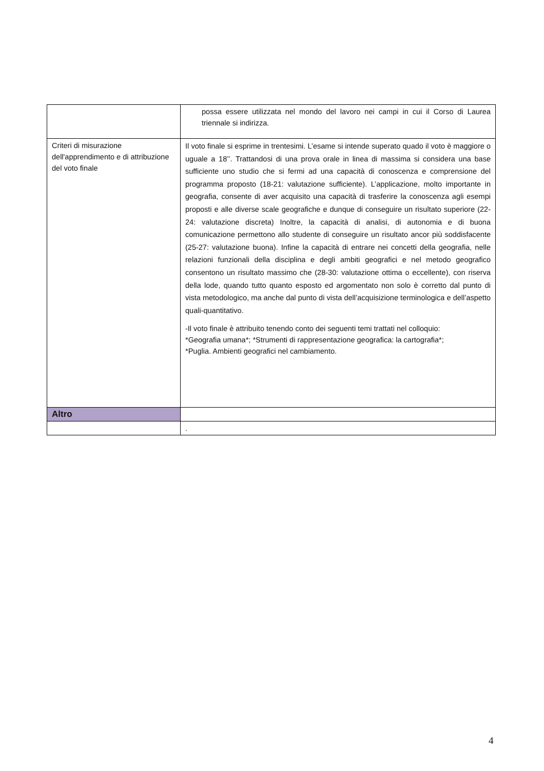| | possa essere utilizzata nel mondo del lavoro nei campi in cui il Corso di Laurea triennale si indirizza. |
| Criteri di misurazione dell'apprendimento e di attribuzione del voto finale | Il voto finale si esprime in trentesimi. L’esame si intende superato quado il voto è maggiore o uguale a 18’’. Trattandosi di una prova orale in linea di massima si considera una base sufficiente uno studio che si fermi ad una capacità di conoscenza e comprensione del programma proposto (18-21: valutazione sufficiente). L’applicazione, molto importante in geografia, consente di aver acquisito una capacità di trasferire la conoscenza agli esempi proposti e alle diverse scale geografiche e dunque di conseguire un risultato superiore (22-24: valutazione discreta) Inoltre, la capacità di analisi, di autonomia e di buona comunicazione permettono allo studente di conseguire un risultato ancor più soddisfacente (25-27: valutazione buona). Infine la capacità di entrare nei concetti della geografia, nelle relazioni funzionali della disciplina e degli ambiti geografici e nel metodo geografico consentono un risultato massimo che (28-30: valutazione ottima o eccellente), con riserva della lode, quando tutto quanto esposto ed argomentato non solo è corretto dal punto di vista metodologico, ma anche dal punto di vista dell’acquisizione terminologica e dell’aspetto quali-quantitativo. -Il voto finale è attribuito tenendo conto dei seguenti temi trattati nel colloquio: *Geografia umana*; *Strumenti di rappresentazione geografica: la cartografia*; *Puglia. Ambienti geografici nel cambiamento. |
| Altro | |
| | . |
4